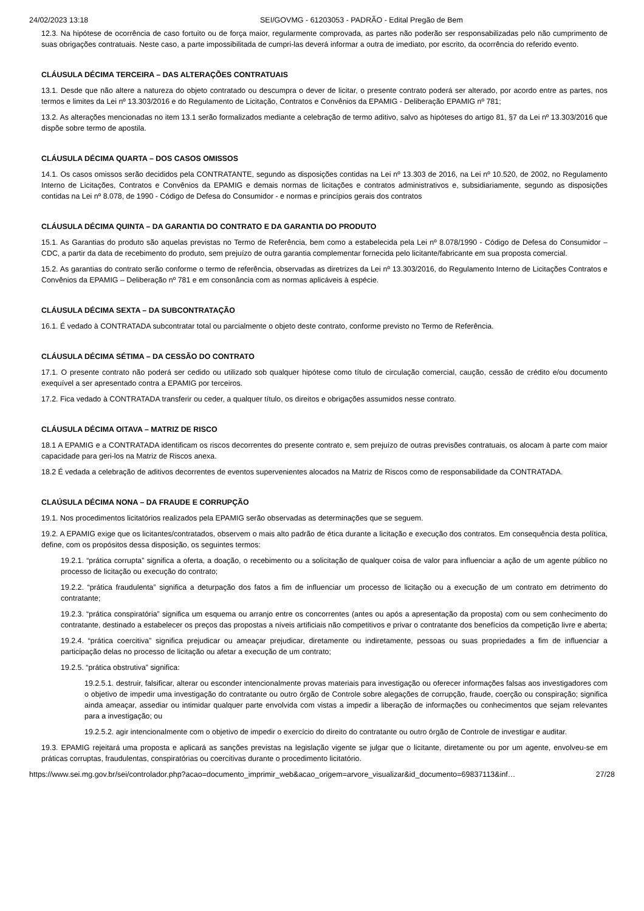24/02/2023 13:18 SEI/GOVMG - 61203053 - PADRÃO - Edital Pregão de Bem
12.3. Na hipótese de ocorrência de caso fortuito ou de força maior, regularmente comprovada, as partes não poderão ser responsabilizadas pelo não cumprimento de suas obrigações contratuais. Neste caso, a parte impossibilitada de cumpri-las deverá informar a outra de imediato, por escrito, da ocorrência do referido evento.
CLÁUSULA DÉCIMA TERCEIRA – DAS ALTERAÇÕES CONTRATUAIS
13.1. Desde que não altere a natureza do objeto contratado ou descumpra o dever de licitar, o presente contrato poderá ser alterado, por acordo entre as partes, nos termos e limites da Lei nº 13.303/2016 e do Regulamento de Licitação, Contratos e Convênios da EPAMIG - Deliberação EPAMIG nº 781;
13.2. As alterações mencionadas no item 13.1 serão formalizados mediante a celebração de termo aditivo, salvo as hipóteses do artigo 81, §7 da Lei nº 13.303/2016 que dispõe sobre termo de apostila.
CLÁUSULA DÉCIMA QUARTA – DOS CASOS OMISSOS
14.1. Os casos omissos serão decididos pela CONTRATANTE, segundo as disposições contidas na Lei nº 13.303 de 2016, na Lei nº 10.520, de 2002, no Regulamento Interno de Licitações, Contratos e Convênios da EPAMIG e demais normas de licitações e contratos administrativos e, subsidiariamente, segundo as disposições contidas na Lei nº 8.078, de 1990 - Código de Defesa do Consumidor - e normas e princípios gerais dos contratos
CLÁUSULA DÉCIMA QUINTA – DA GARANTIA DO CONTRATO E DA GARANTIA DO PRODUTO
15.1. As Garantias do produto são aquelas previstas no Termo de Referência, bem como a estabelecida pela Lei nº 8.078/1990 - Código de Defesa do Consumidor – CDC, a partir da data de recebimento do produto, sem prejuízo de outra garantia complementar fornecida pelo licitante/fabricante em sua proposta comercial.
15.2. As garantias do contrato serão conforme o termo de referência, observadas as diretrizes da Lei nº 13.303/2016, do Regulamento Interno de Licitações Contratos e Convênios da EPAMIG – Deliberação nº 781 e em consonância com as normas aplicáveis à espécie.
CLÁUSULA DÉCIMA SEXTA – DA SUBCONTRATAÇÃO
16.1. É vedado à CONTRATADA subcontratar total ou parcialmente o objeto deste contrato, conforme previsto no Termo de Referência.
CLÁUSULA DÉCIMA SÉTIMA – DA CESSÃO DO CONTRATO
17.1. O presente contrato não poderá ser cedido ou utilizado sob qualquer hipótese como título de circulação comercial, caução, cessão de crédito e/ou documento exequível a ser apresentado contra a EPAMIG por terceiros.
17.2. Fica vedado à CONTRATADA transferir ou ceder, a qualquer título, os direitos e obrigações assumidos nesse contrato.
CLÁUSULA DÉCIMA OITAVA – MATRIZ DE RISCO
18.1 A EPAMIG e a CONTRATADA identificam os riscos decorrentes do presente contrato e, sem prejuízo de outras previsões contratuais, os alocam à parte com maior capacidade para geri-los na Matriz de Riscos anexa.
18.2 É vedada a celebração de aditivos decorrentes de eventos supervenientes alocados na Matriz de Riscos como de responsabilidade da CONTRATADA.
CLAÚSULA DÉCIMA NONA – DA FRAUDE E CORRUPÇÃO
19.1. Nos procedimentos licitatórios realizados pela EPAMIG serão observadas as determinações que se seguem.
19.2. A EPAMIG exige que os licitantes/contratados, observem o mais alto padrão de ética durante a licitação e execução dos contratos. Em consequência desta política, define, com os propósitos dessa disposição, os seguintes termos:
19.2.1. “prática corrupta” significa a oferta, a doação, o recebimento ou a solicitação de qualquer coisa de valor para influenciar a ação de um agente público no processo de licitação ou execução do contrato;
19.2.2. “prática fraudulenta” significa a deturpação dos fatos a fim de influenciar um processo de licitação ou a execução de um contrato em detrimento do contratante;
19.2.3. “prática conspiratória” significa um esquema ou arranjo entre os concorrentes (antes ou após a apresentação da proposta) com ou sem conhecimento do contratante, destinado a estabelecer os preços das propostas a níveis artificiais não competitivos e privar o contratante dos benefícios da competição livre e aberta;
19.2.4. “prática coercitiva” significa prejudicar ou ameaçar prejudicar, diretamente ou indiretamente, pessoas ou suas propriedades a fim de influenciar a participação delas no processo de licitação ou afetar a execução de um contrato;
19.2.5. “prática obstrutiva” significa:
19.2.5.1. destruir, falsificar, alterar ou esconder intencionalmente provas materiais para investigação ou oferecer informações falsas aos investigadores com o objetivo de impedir uma investigação do contratante ou outro órgão de Controle sobre alegações de corrupção, fraude, coerção ou conspiração; significa ainda ameaçar, assediar ou intimidar qualquer parte envolvida com vistas a impedir a liberação de informações ou conhecimentos que sejam relevantes para a investigação; ou
19.2.5.2. agir intencionalmente com o objetivo de impedir o exercício do direito do contratante ou outro órgão de Controle de investigar e auditar.
19.3. EPAMIG rejeitará uma proposta e aplicará as sanções previstas na legislação vigente se julgar que o licitante, diretamente ou por um agente, envolveu-se em práticas corruptas, fraudulentas, conspiratórias ou coercitivas durante o procedimento licitatório.
https://www.sei.mg.gov.br/sei/controlador.php?acao=documento_imprimir_web&acao_origem=arvore_visualizar&id_documento=69837113&inf… 27/28